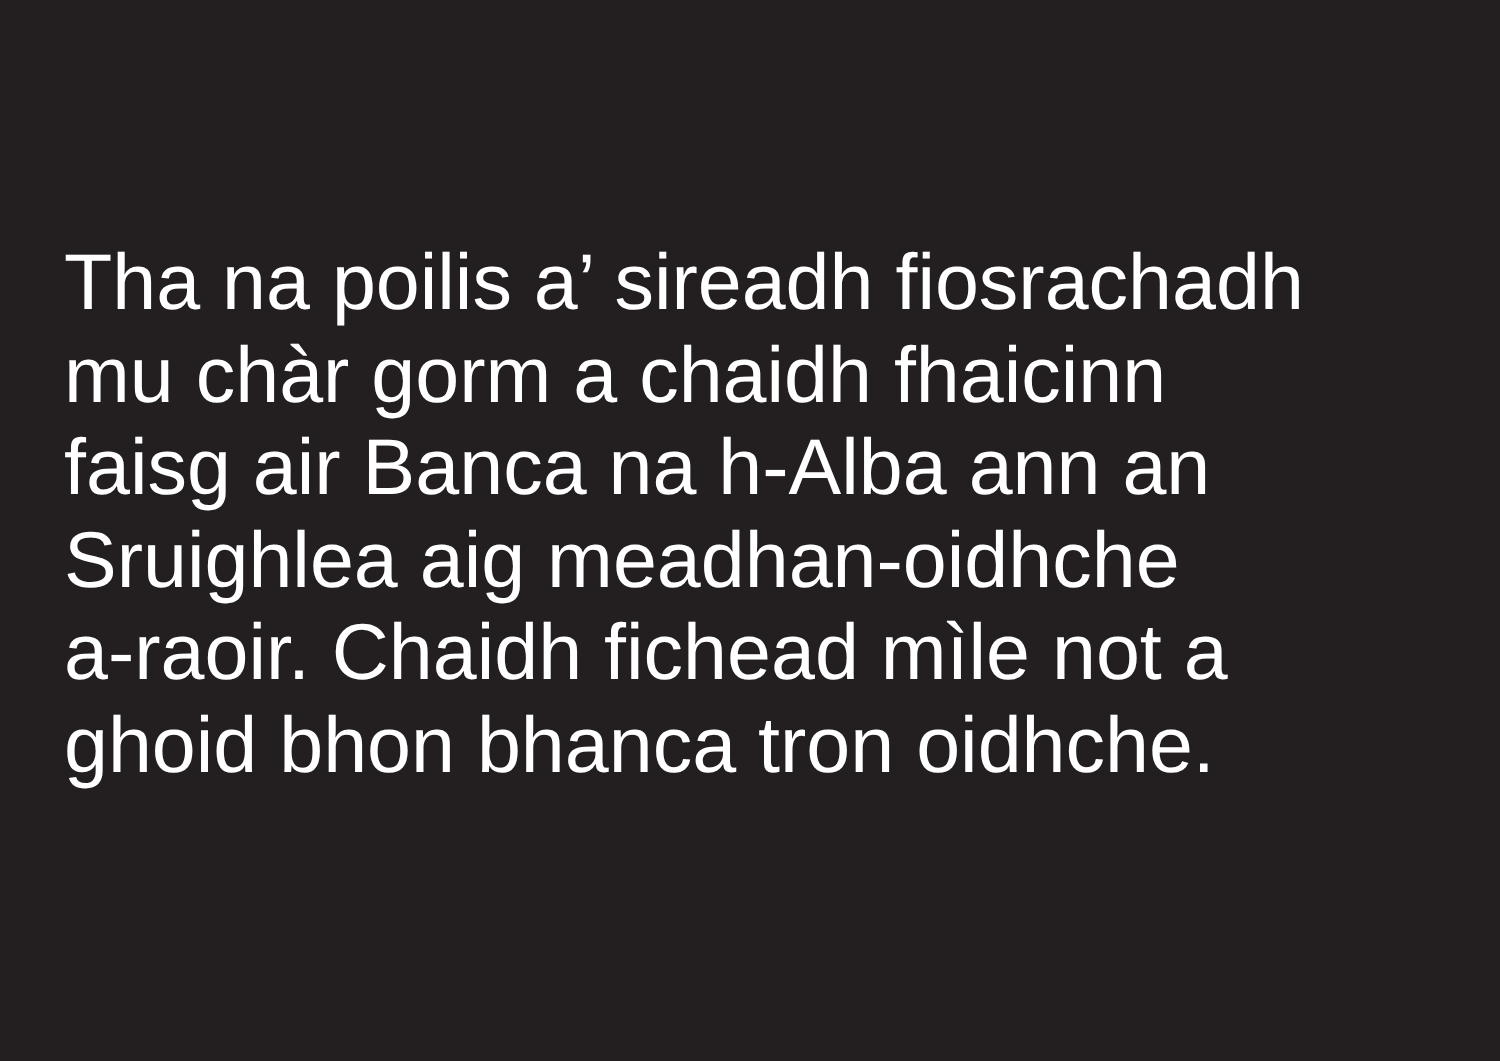Tha na poilis a’ sireadh fiosrachadh
mu chàr gorm a chaidh fhaicinn
faisg air Banca na h-Alba ann an
Sruighlea aig meadhan-oidhche
a-raoir. Chaidh fichead mìle not a
ghoid bhon bhanca tron oidhche.